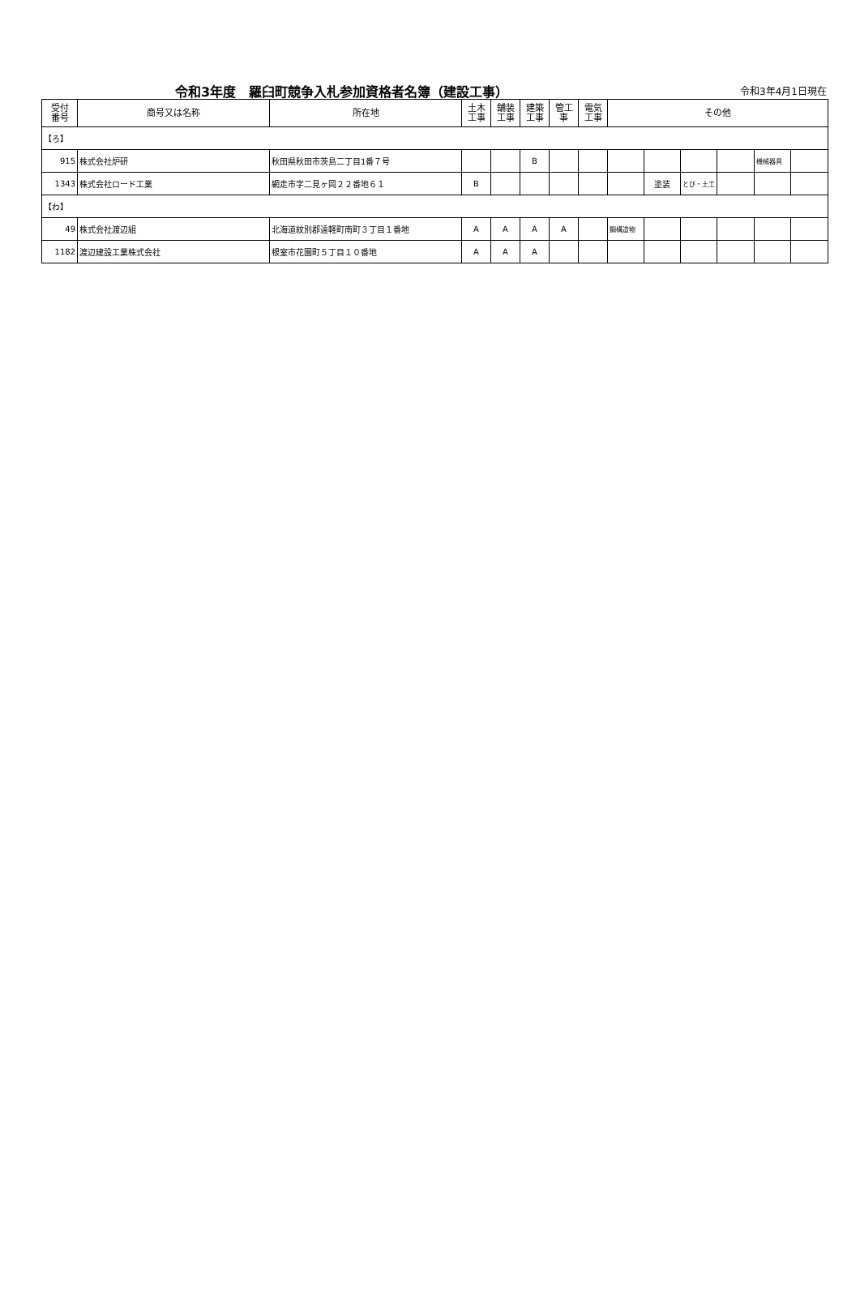令和3年度　羅臼町競争入札参加資格者名簿（建設工事） 令和3年4月1日現在
| 受付 番号 | 商号又は名称 | 所在地 | 土木 工事 | 舗装 工事 | 建築 工事 | 管工 事 | 電気 工事 | その他 | | | | | |
| --- | --- | --- | --- | --- | --- | --- | --- | --- | --- | --- | --- | --- | --- |
| 【ろ】 | | | | | | | | | | | | | |
| 915 | 株式会社炉研 | 秋田県秋田市茨島二丁目1番７号 | | | B | | | | | | | 機械器具 | |
| 1343 | 株式会社ロード工業 | 網走市字二見ヶ岡２２番地６１ | B | | | | | | 塗装 | とび・土工 | | | |
| 【わ】 | | | | | | | | | | | | | |
| 49 | 株式会社渡辺組 | 北海道紋別郡遠軽町南町３丁目１番地 | A | A | A | A | | 鋼構造物 | | | | | |
| 1182 | 渡辺建設工業株式会社 | 根室市花園町５丁目１０番地 | A | A | A | | | | | | | | |